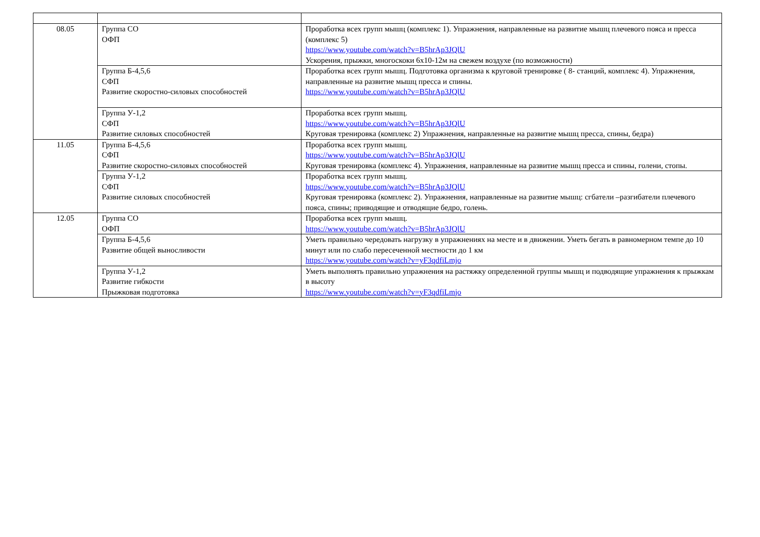| 08.05 | Группа СО ОФП | Проработка всех групп мышц (комплекс 1). Упражнения, направленные на развитие мышц плечевого пояса и пресса (комплекс 5) https://www.youtube.com/watch?v=B5hrAp3JQlU Ускорения, прыжки, многоскоки 6х10-12м на свежем воздухе (по возможности) |
| | Группа Б-4,5,6 СФП Развитие скоростно-силовых способностей | Проработка всех групп мышц. Подготовка организма к круговой тренировке ( 8- станций, комплекс 4). Упражнения, направленные на развитие мышц пресса и спины. https://www.youtube.com/watch?v=B5hrAp3JQlU |
| | Группа У-1,2 СФП Развитие силовых способностей | Проработка всех групп мышц. https://www.youtube.com/watch?v=B5hrAp3JQlU Круговая тренировка (комплекс 2) Упражнения, направленные на развитие мышц пресса, спины, бедра) |
| 11.05 | Группа Б-4,5,6 СФП Развитие скоростно-силовых способностей | Проработка всех групп мышц. https://www.youtube.com/watch?v=B5hrAp3JQlU Круговая тренировка (комплекс 4). Упражнения, направленные на развитие мышц пресса и спины, голени, стопы. |
| | Группа У-1,2 СФП Развитие силовых способностей | Проработка всех групп мышц. https://www.youtube.com/watch?v=B5hrAp3JQlU Круговая тренировка (комплекс 2). Упражнения, направленные на развитие мышц: сгбатели –разгибатели плечевого пояса, спины; приводящие и отводящие бедро, голень. |
| 12.05 | Группа СО ОФП | Проработка всех групп мышц. https://www.youtube.com/watch?v=B5hrAp3JQlU |
| | Группа Б-4,5,6 Развитие общей выносливости | Уметь правильно чередовать нагрузку в упражнениях на месте и в движении. Уметь бегать в равномерном темпе до 10 минут или по слабо пересеченной местности до 1 км https://www.youtube.com/watch?v=yF3qdfiLmjo |
| | Группа У-1,2 Развитие гибкости Прыжковая подготовка | Уметь выполнять правильно упражнения на растяжку определенной группы мышц и подводящие упражнения к прыжкам в высоту https://www.youtube.com/watch?v=yF3qdfiLmjo |